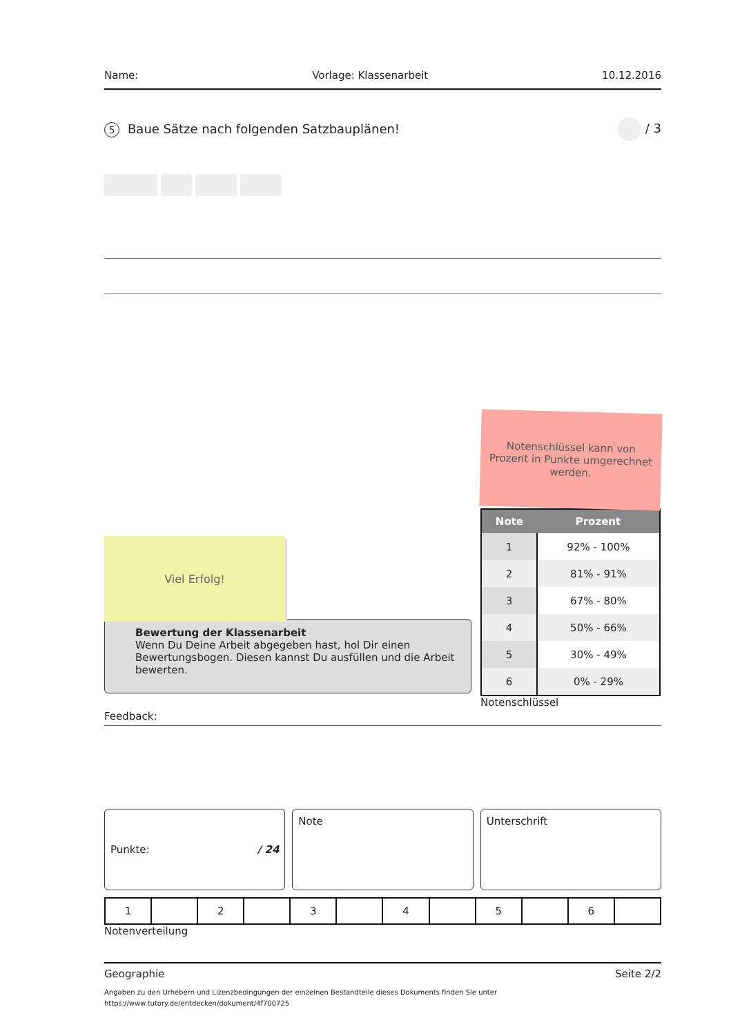Name: Vorlage: Klassenarbeit 10.12.2016
5 Baue Sätze nach folgenden Satzbauplänen! / 3
Viel Erfolg!
Notenschlüssel kann von Prozent in Punkte umgerechnet werden.
| Note | Prozent |
| --- | --- |
| 1 | 92% - 100% |
| 2 | 81% - 91% |
| 3 | 67% - 80% |
| 4 | 50% - 66% |
| 5 | 30% - 49% |
| 6 | 0% - 29% |
Notenschlüssel
Bewertung der Klassenarbeit
Wenn Du Deine Arbeit abgegeben hast, hol Dir einen Bewertungsbogen. Diesen kannst Du ausfüllen und die Arbeit bewerten.
Feedback:
Punkte: / 24 Note Unterschrift
| 1 | | 2 | | 3 | | 4 | | 5 | | 6 | |
Notenverteilung
Geographie Seite 2/2
Angaben zu den Urhebern und Lizenzbedingungen der einzelnen Bestandteile dieses Dokuments finden Sie unter
https://www.tutory.de/entdecken/dokument/4f700725